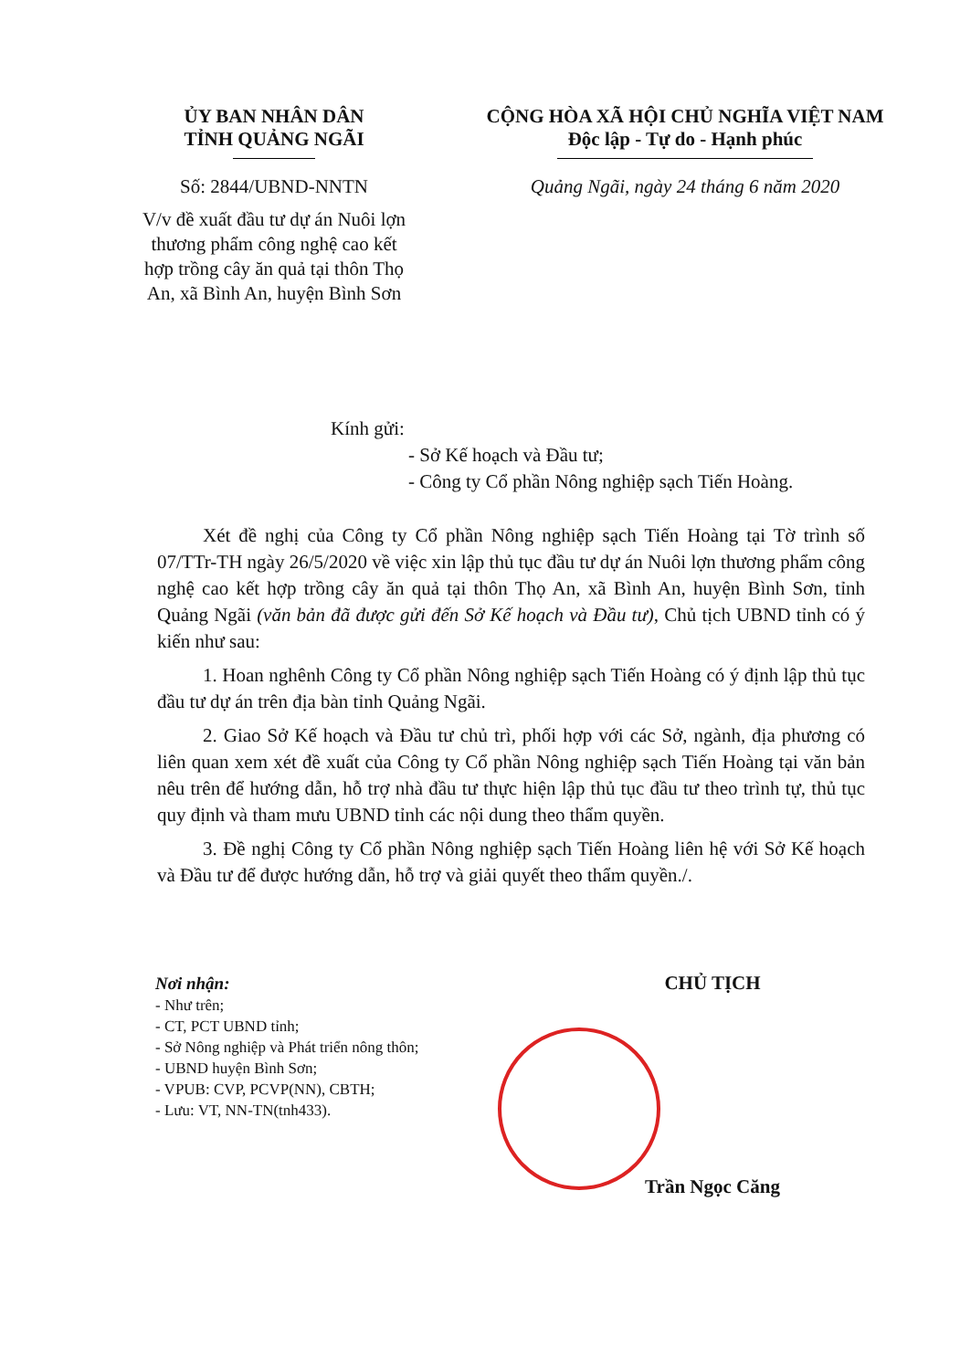ỦY BAN NHÂN DÂN
TỈNH QUẢNG NGÃI
Số: 2844/UBND-NNTN
V/v đề xuất đầu tư dự án Nuôi lợn thương phẩm công nghệ cao kết hợp trồng cây ăn quả tại thôn Thọ An, xã Bình An, huyện Bình Sơn
CỘNG HÒA XÃ HỘI CHỦ NGHĨA VIỆT NAM
Độc lập - Tự do - Hạnh phúc
Quảng Ngãi, ngày 24 tháng 6 năm 2020
Kính gửi:
- Sở Kế hoạch và Đầu tư;
- Công ty Cổ phần Nông nghiệp sạch Tiến Hoàng.
Xét đề nghị của Công ty Cổ phần Nông nghiệp sạch Tiến Hoàng tại Tờ trình số 07/TTr-TH ngày 26/5/2020 về việc xin lập thủ tục đầu tư dự án Nuôi lợn thương phẩm công nghệ cao kết hợp trồng cây ăn quả tại thôn Thọ An, xã Bình An, huyện Bình Sơn, tỉnh Quảng Ngãi (văn bản đã được gửi đến Sở Kế hoạch và Đầu tư), Chủ tịch UBND tỉnh có ý kiến như sau:
1. Hoan nghênh Công ty Cổ phần Nông nghiệp sạch Tiến Hoàng có ý định lập thủ tục đầu tư dự án trên địa bàn tỉnh Quảng Ngãi.
2. Giao Sở Kế hoạch và Đầu tư chủ trì, phối hợp với các Sở, ngành, địa phương có liên quan xem xét đề xuất của Công ty Cổ phần Nông nghiệp sạch Tiến Hoàng tại văn bản nêu trên để hướng dẫn, hỗ trợ nhà đầu tư thực hiện lập thủ tục đầu tư theo trình tự, thủ tục quy định và tham mưu UBND tỉnh các nội dung theo thẩm quyền.
3. Đề nghị Công ty Cổ phần Nông nghiệp sạch Tiến Hoàng liên hệ với Sở Kế hoạch và Đầu tư để được hướng dẫn, hỗ trợ và giải quyết theo thẩm quyền./.
Nơi nhận:
- Như trên;
- CT, PCT UBND tỉnh;
- Sở Nông nghiệp và Phát triển nông thôn;
- UBND huyện Bình Sơn;
- VPUB: CVP, PCVP(NN), CBTH;
- Lưu: VT, NN-TN(tnh433).
CHỦ TỊCH
Trần Ngọc Căng